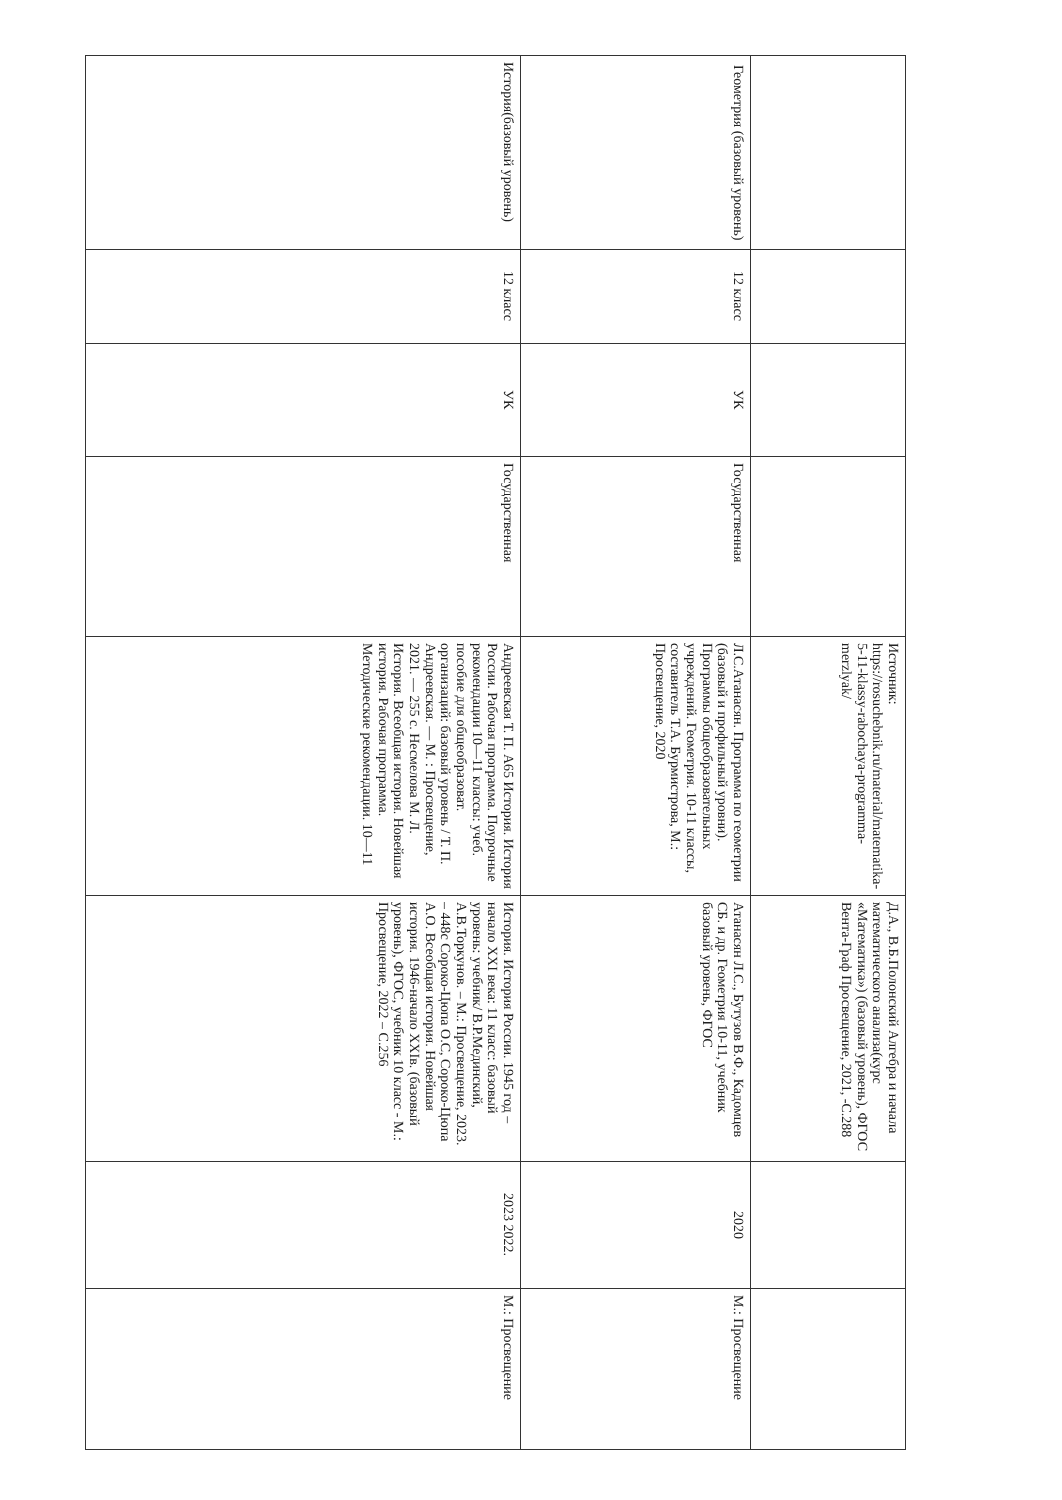| | | | | Источник: https://rosuchebnik.ru/material/matematika-5-11-klassy-rabochaya-programma-merzlyak/ | Д.А., В.Б.Полонский Алгебра и начала математического анализа(курс «Математика») (базовый уровень), ФГОС Вента-Граф Просвещение, 2021, -С.288 | | |
| Геометрия (базовый уровень) | 12 класс | УК | Государственная | Л.С.Атанасян. Программа по геометрии (базовый и профильный уровни). Программы общеобразовательных учреждений. Геометрия. 10-11 классы, составитель Т.А. Бурмистрова, М.: Просвещение, 2020 | Атанасян Л.С., Бутузов В.Ф., Кадомцев СБ. и др. Геометрия 10-11, учебник базовый уровень, ФГОС | 2020 | М.: Просвещение |
| История(базовый уровень) | 12 класс | УК | Государственная | Андреевская Т. П. А65 История. История России. Рабочая программа. Поурочные рекомендации 10—11 классы: учеб. пособие для общеобразоват. организаций: базовый уровень / Т. П. Андреевская. — М. : Просвещение, 2021. — 255 с. Несмелова М. Л. История. Всеобщая история. Новейшая история. Рабочая программа. Методические рекомендации. 10—11 | История. История России. 1945 год – начало XXI века: 11 класс: базовый уровень: учебник/ В.Р.Мединский, А.В.Торкунов. – М.: Просвещение, 2023. – 448с Сороко-Цюпа О.С, Сороко-Цюпа А.О. Всеобщая история. Новейшая история. 1946-начало XXIв. (базовый уровень), ФГОС, учебник 10 класс - М.: Просвещение, 2022 – С.256 | 2023 2022. | М.: Просвещение |